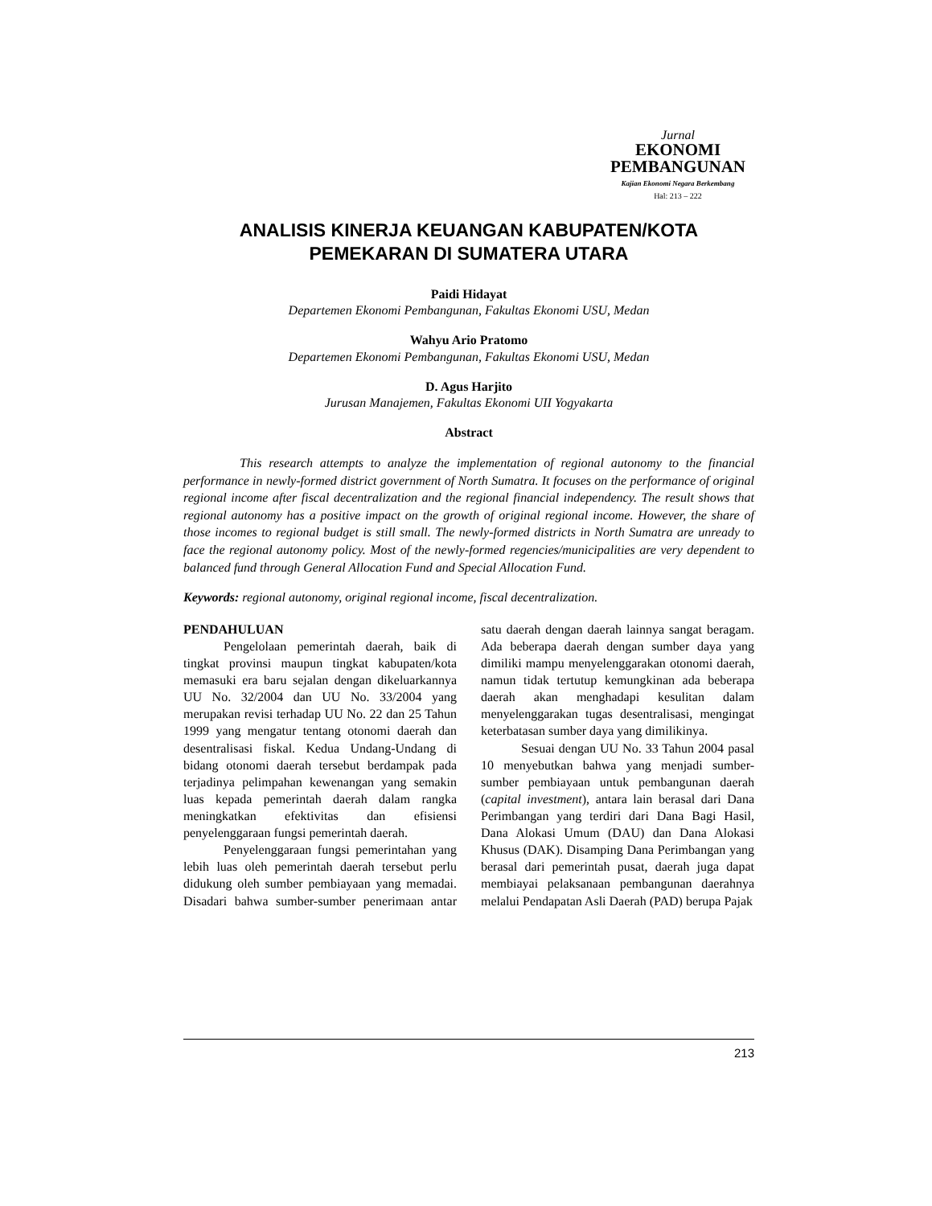Jurnal
EKONOMI
PEMBANGUNAN
Kajian Ekonomi Negara Berkembang
Hal: 213 – 222
ANALISIS KINERJA KEUANGAN KABUPATEN/KOTA
PEMEKARAN DI SUMATERA UTARA
Paidi Hidayat
Departemen Ekonomi Pembangunan, Fakultas Ekonomi USU, Medan
Wahyu Ario Pratomo
Departemen Ekonomi Pembangunan, Fakultas Ekonomi USU, Medan
D. Agus Harjito
Jurusan Manajemen, Fakultas Ekonomi UII Yogyakarta
Abstract
This research attempts to analyze the implementation of regional autonomy to the financial performance in newly-formed district government of North Sumatra. It focuses on the performance of original regional income after fiscal decentralization and the regional financial independency. The result shows that regional autonomy has a positive impact on the growth of original regional income. However, the share of those incomes to regional budget is still small. The newly-formed districts in North Sumatra are unready to face the regional autonomy policy. Most of the newly-formed regencies/municipalities are very dependent to balanced fund through General Allocation Fund and Special Allocation Fund.
Keywords: regional autonomy, original regional income, fiscal decentralization.
PENDAHULUAN
Pengelolaan pemerintah daerah, baik di tingkat provinsi maupun tingkat kabupaten/kota memasuki era baru sejalan dengan dikeluarkannya UU No. 32/2004 dan UU No. 33/2004 yang merupakan revisi terhadap UU No. 22 dan 25 Tahun 1999 yang mengatur tentang otonomi daerah dan desentralisasi fiskal. Kedua Undang-Undang di bidang otonomi daerah tersebut berdampak pada terjadinya pelimpahan kewenangan yang semakin luas kepada pemerintah daerah dalam rangka meningkatkan efektivitas dan efisiensi penyelenggaraan fungsi pemerintah daerah.
Penyelenggaraan fungsi pemerintahan yang lebih luas oleh pemerintah daerah tersebut perlu didukung oleh sumber pembiayaan yang memadai. Disadari bahwa sumber-sumber penerimaan antar satu daerah dengan daerah lainnya sangat beragam. Ada beberapa daerah dengan sumber daya yang dimiliki mampu menyelenggarakan otonomi daerah, namun tidak tertutup kemungkinan ada beberapa daerah akan menghadapi kesulitan dalam menyelenggarakan tugas desentralisasi, mengingat keterbatasan sumber daya yang dimilikinya.
Sesuai dengan UU No. 33 Tahun 2004 pasal 10 menyebutkan bahwa yang menjadi sumber-sumber pembiayaan untuk pembangunan daerah (capital investment), antara lain berasal dari Dana Perimbangan yang terdiri dari Dana Bagi Hasil, Dana Alokasi Umum (DAU) dan Dana Alokasi Khusus (DAK). Disamping Dana Perimbangan yang berasal dari pemerintah pusat, daerah juga dapat membiayai pelaksanaan pembangunan daerahnya melalui Pendapatan Asli Daerah (PAD) berupa Pajak
213